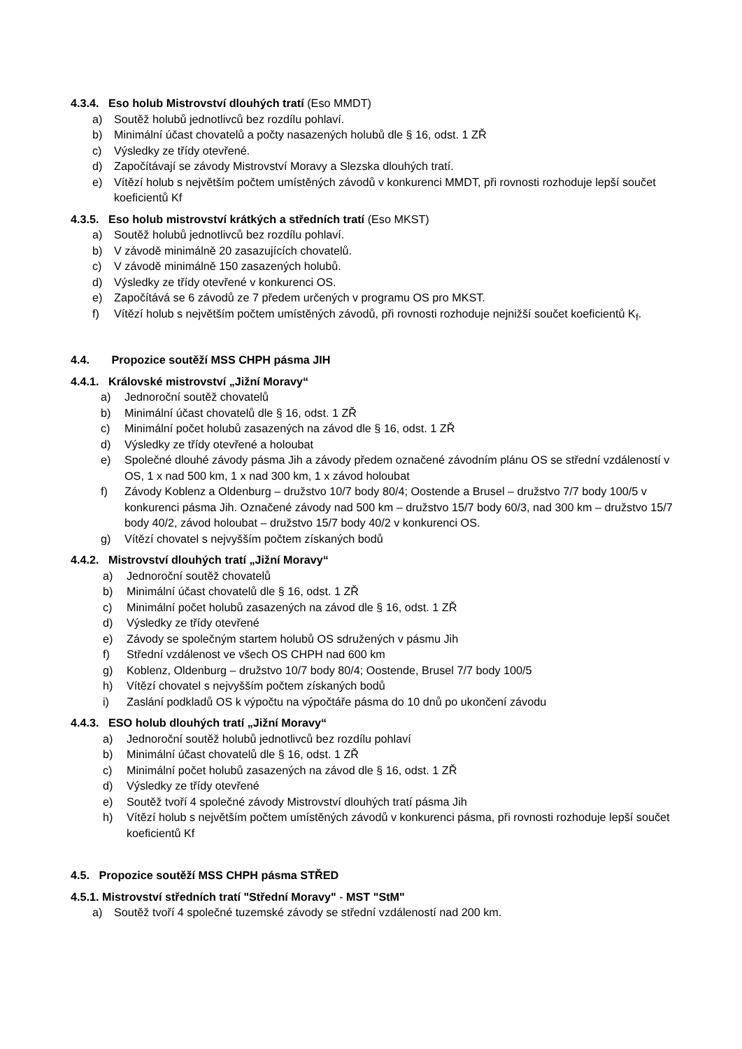4.3.4. Eso holub Mistrovství dlouhých tratí (Eso MMDT)
a) Soutěž holubů jednotlivců bez rozdílu pohlaví.
b) Minimální účast chovatelů a počty nasazených holubů dle § 16, odst. 1 ZŘ
c) Výsledky ze třídy otevřené.
d) Započítávají se závody Mistrovství Moravy a Slezska dlouhých tratí.
e) Vítězí holub s největším počtem umístěných závodů v konkurenci MMDT, při rovnosti rozhoduje lepší součet koeficientů Kf
4.3.5. Eso holub mistrovství krátkých a středních tratí (Eso MKST)
a) Soutěž holubů jednotlivců bez rozdílu pohlaví.
b) V závodě minimálně 20 zasazujících chovatelů.
c) V závodě minimálně 150 zasazených holubů.
d) Výsledky ze třídy otevřené v konkurenci OS.
e) Započítává se 6 závodů ze 7 předem určených v programu OS pro MKST.
f) Vítězí holub s největším počtem umístěných závodů, při rovnosti rozhoduje nejnižší součet koeficientů K<sub>f</sub>.
4.4. Propozice soutěží MSS CHPH pásma JIH
4.4.1. Královské mistrovství „Jižní Moravy“
a) Jednoroční soutěž chovatelů
b) Minimální účast chovatelů dle § 16, odst. 1 ZŘ
c) Minimální počet holubů zasazených na závod dle § 16, odst. 1 ZŘ
d) Výsledky ze třídy otevřené a holoubat
e) Společné dlouhé závody pásma Jih a závody předem označené závodním plánu OS se střední vzdáleností v OS, 1 x nad 500 km, 1 x nad 300 km, 1 x závod holoubat
f) Závody Koblenz a Oldenburg – družstvo 10/7 body 80/4; Oostende a Brusel – družstvo 7/7 body 100/5 v konkurenci pásma Jih. Označené závody nad 500 km – družstvo 15/7 body 60/3, nad 300 km – družstvo 15/7 body 40/2, závod holoubat – družstvo 15/7 body 40/2 v konkurenci OS.
g) Vítězí chovatel s nejvyšším počtem získaných bodů
4.4.2. Mistrovství dlouhých tratí „Jižní Moravy“
a) Jednoroční soutěž chovatelů
b) Minimální účast chovatelů dle § 16, odst. 1 ZŘ
c) Minimální počet holubů zasazených na závod dle § 16, odst. 1 ZŘ
d) Výsledky ze třídy otevřené
e) Závody se společným startem holubů OS sdružených v pásmu Jih
f) Střední vzdálenost ve všech OS CHPH nad 600 km
g) Koblenz, Oldenburg – družstvo 10/7 body 80/4; Oostende, Brusel 7/7 body 100/5
h) Vítězí chovatel s nejvyšším počtem získaných bodů
i) Zaslání podkladů OS k výpočtu na výpočtáře pásma do 10 dnů po ukončení závodu
4.4.3. ESO holub dlouhých tratí „Jižní Moravy“
a) Jednoroční soutěž holubů jednotlivců bez rozdílu pohlaví
b) Minimální účast chovatelů dle § 16, odst. 1 ZŘ
c) Minimální počet holubů zasazených na závod dle § 16, odst. 1 ZŘ
d) Výsledky ze třídy otevřené
e) Soutěž tvoří 4 společné závody Mistrovství dlouhých tratí pásma Jih
h) Vítězí holub s největším počtem umístěných závodů v konkurenci pásma, při rovnosti rozhoduje lepší součet koeficientů Kf
4.5. Propozice soutěží MSS CHPH pásma STŘED
4.5.1. Mistrovství středních tratí "Střední Moravy" - MST "StM"
a) Soutěž tvoří 4 společné tuzemské závody se střední vzdáleností nad 200 km.